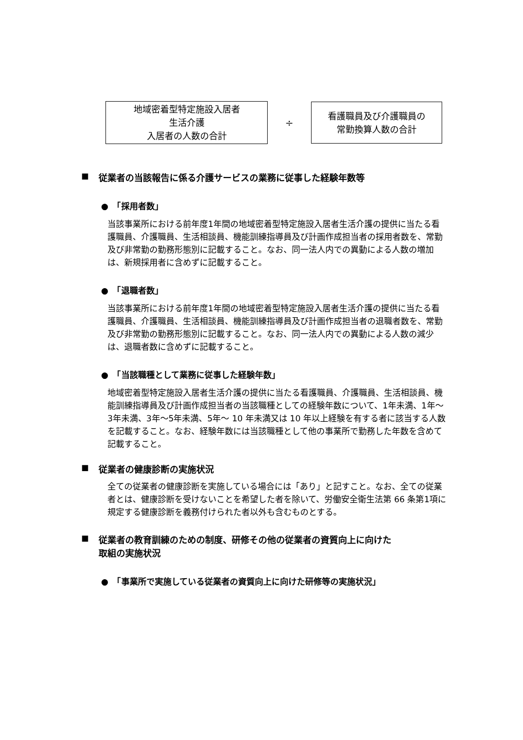地域密着型特定施設入居者
生活介護
入居者の人数の合計
÷
看護職員及び介護職員の
常勤換算人数の合計
■
従業者の当該報告に係る介護サービスの業務に従事した経験年数等
●　「採用者数」
当該事業所における前年度1年間の地域密着型特定施設入居者生活介護の提供に当たる看護職員、介護職員、生活相談員、機能訓練指導員及び計画作成担当者の採用者数を、常勤及び非常勤の勤務形態別に記載すること。なお、同一法人内での異動による人数の増加は、新規採用者に含めずに記載すること。
●　「退職者数」
当該事業所における前年度1年間の地域密着型特定施設入居者生活介護の提供に当たる看護職員、介護職員、生活相談員、機能訓練指導員及び計画作成担当者の退職者数を、常勤及び非常勤の勤務形態別に記載すること。なお、同一法人内での異動による人数の減少は、退職者数に含めずに記載すること。
●　「当該職種として業務に従事した経験年数」
地域密着型特定施設入居者生活介護の提供に当たる看護職員、介護職員、生活相談員、機能訓練指導員及び計画作成担当者の当該職種としての経験年数について、1年未満、1年～3年未満、3年～5年未満、5年～ 10 年未満又は 10 年以上経験を有する者に該当する人数を記載すること。なお、経験年数には当該職種として他の事業所で勤務した年数を含めて記載すること。
■
従業者の健康診断の実施状況
全ての従業者の健康診断を実施している場合には「あり」と記すこと。なお、全ての従業者とは、健康診断を受けないことを希望した者を除いて、労働安全衛生法第 66 条第1項に規定する健康診断を義務付けられた者以外も含むものとする。
■
従業者の教育訓練のための制度、研修その他の従業者の資質向上に向けた
取組の実施状況
●　「事業所で実施している従業者の資質向上に向けた研修等の実施状況」